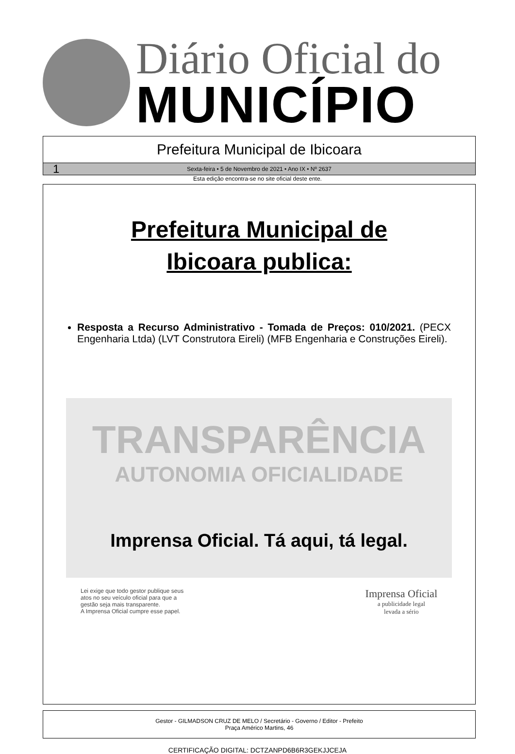Diário Oficial do
MUNICÍPIO
Prefeitura Municipal de Ibicoara
1 Sexta-feira • 5 de Novembro de 2021 • Ano IX • Nº 2637
Esta edição encontra-se no site oficial deste ente.
Prefeitura Municipal de
Ibicoara publica:
Resposta a Recurso Administrativo - Tomada de Preços: 010/2021. (PECX Engenharia Ltda) (LVT Construtora Eireli) (MFB Engenharia e Construções Eireli).
TRANSPARÊNCIA
AUTONOMIA OFICIALIDADE
Imprensa Oficial. Tá aqui, tá legal.
Lei exige que todo gestor publique seus
atos no seu veículo oficial para que a
gestão seja mais transparente.
A Imprensa Oficial cumpre esse papel.
Imprensa Oficial
a publicidade legal
levada a sério
Gestor - GILMADSON CRUZ DE MELO / Secretário - Governo / Editor - Prefeito
Praça Américo Martins, 46
CERTIFICAÇÃO DIGITAL: DCTZANPD6B6R3GEKJJCEJA